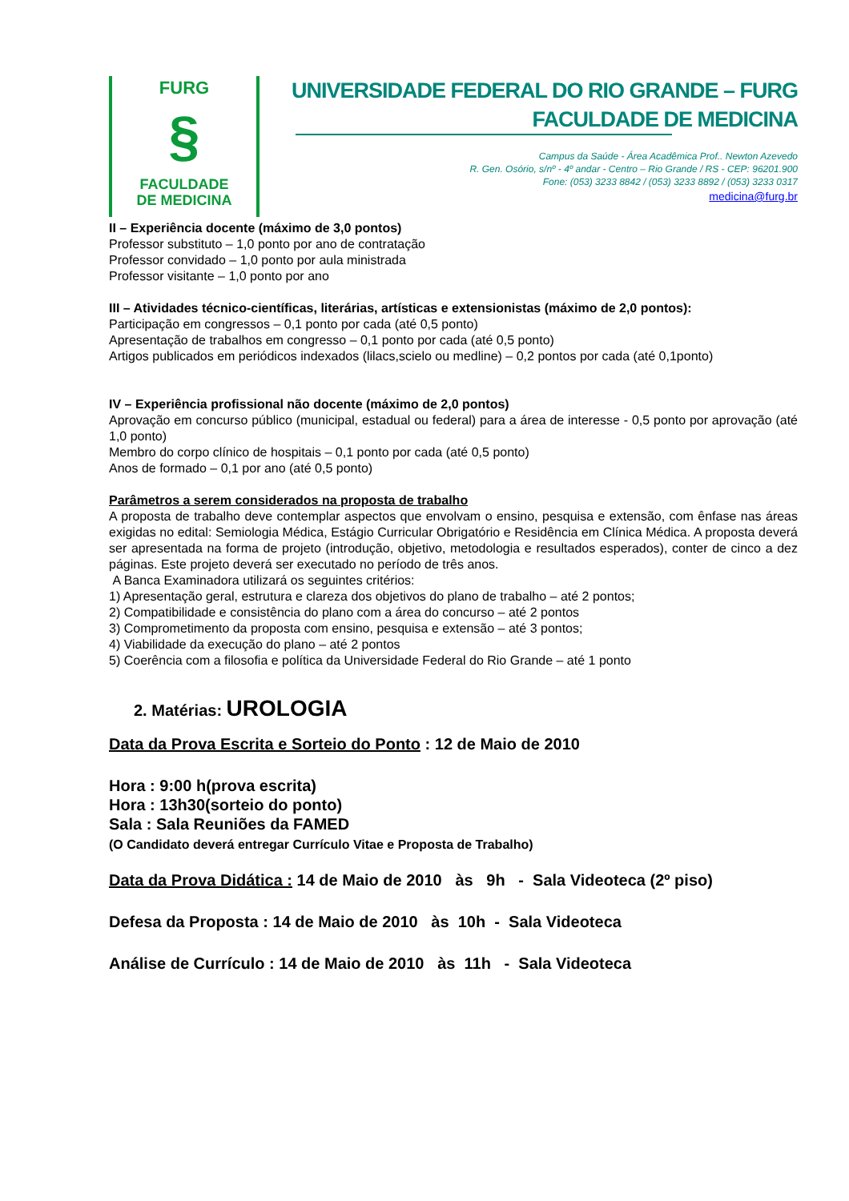FURG
§
FACULDADE
DE MEDICINA
UNIVERSIDADE FEDERAL DO RIO GRANDE – FURG
FACULDADE DE MEDICINA
Campus da Saúde - Área Acadêmica Prof.. Newton Azevedo
R. Gen. Osório, s/nº - 4º andar - Centro – Rio Grande / RS - CEP: 96201.900
Fone: (053) 3233 8842 / (053) 3233 8892 / (053) 3233 0317
medicina@furg.br
II – Experiência docente (máximo de 3,0 pontos)
Professor substituto – 1,0 ponto por ano de contratação
Professor convidado – 1,0 ponto por aula ministrada
Professor visitante – 1,0 ponto por ano
III – Atividades técnico-científicas, literárias, artísticas e extensionistas (máximo de 2,0 pontos):
Participação em congressos – 0,1 ponto por cada (até 0,5 ponto)
Apresentação de trabalhos em congresso – 0,1 ponto por cada (até 0,5 ponto)
Artigos publicados em periódicos indexados (lilacs,scielo ou medline) – 0,2 pontos por cada (até 0,1ponto)
IV – Experiência profissional não docente (máximo de 2,0 pontos)
Aprovação em concurso público (municipal, estadual ou federal) para a área de interesse - 0,5 ponto por aprovação (até 1,0 ponto)
Membro do corpo clínico de hospitais – 0,1 ponto por cada (até 0,5 ponto)
Anos de formado – 0,1 por ano (até 0,5 ponto)
Parâmetros a serem considerados na proposta de trabalho
A proposta de trabalho deve contemplar aspectos que envolvam o ensino, pesquisa e extensão, com ênfase nas áreas exigidas no edital: Semiologia Médica, Estágio Curricular Obrigatório e Residência em Clínica Médica. A proposta deverá ser apresentada na forma de projeto (introdução, objetivo, metodologia e resultados esperados), conter de cinco a dez páginas. Este projeto deverá ser executado no período de três anos.
A Banca Examinadora utilizará os seguintes critérios:
1) Apresentação geral, estrutura e clareza dos objetivos do plano de trabalho – até 2 pontos;
2) Compatibilidade e consistência do plano com a área do concurso – até 2 pontos
3) Comprometimento da proposta com ensino, pesquisa e extensão – até 3 pontos;
4) Viabilidade da execução do plano – até 2 pontos
5) Coerência com a filosofia e política da Universidade Federal do Rio Grande – até 1 ponto
2. Matérias: UROLOGIA
Data da Prova Escrita e Sorteio do Ponto : 12 de Maio de 2010
Hora : 9:00 h(prova escrita)
Hora : 13h30(sorteio do ponto)
Sala : Sala Reuniões da FAMED
(O Candidato deverá entregar Currículo Vitae e Proposta de Trabalho)
Data da Prova Didática : 14 de Maio de 2010 às 9h - Sala Videoteca (2º piso)
Defesa da Proposta : 14 de Maio de 2010 às 10h - Sala Videoteca
Análise de Currículo : 14 de Maio de 2010 às 11h - Sala Videoteca